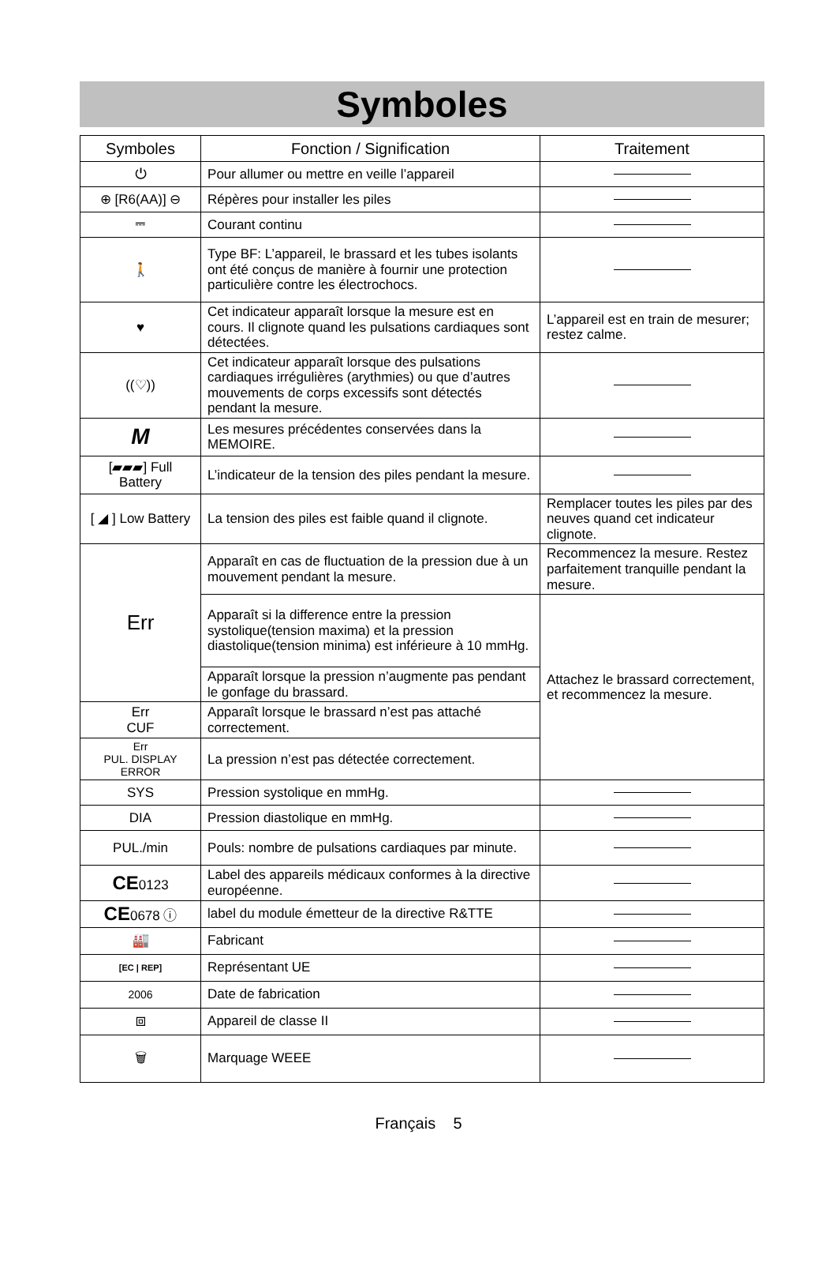Symboles
| Symboles | Fonction / Signification | Traitement |
| --- | --- | --- |
| ⏻ | Pour allumer ou mettre en veille l’appareil | |
| ⊕ [R6(AA)] ⊖ | Répères pour installer les piles | |
| ⎓ | Courant continu | |
| 🚶 | Type BF: L’appareil, le brassard et les tubes isolants ont été conçus de manière à fournir une protection particulière contre les électrochocs. | |
| ♥ | Cet indicateur apparaît lorsque la mesure est en cours. Il clignote quand les pulsations cardiaques sont détectées. | L’appareil est en train de mesurer; restez calme. |
| ((♡)) | Cet indicateur apparaît lorsque des pulsations cardiaques irrégulières (arythmies) ou que d’autres mouvements de corps excessifs sont détectés pendant la mesure. | |
| M | Les mesures précédentes conservées dans la MEMOIRE. | |
| [▰▰▰] Full Battery | L’indicateur de la tension des piles pendant la mesure. | |
| [ ◢ ] Low Battery | La tension des piles est faible quand il clignote. | Remplacer toutes les piles par des neuves quand cet indicateur clignote. |
| Err | Apparaît en cas de fluctuation de la pression due à un mouvement pendant la mesure. | Recommencez la mesure. Restez parfaitement tranquille pendant la mesure. |
| | Apparaît si la difference entre la pression systolique(tension maxima) et la pression diastolique(tension minima) est inférieure à 10 mmHg. | Attachez le brassard correctement, et recommencez la mesure. |
| | Apparaît lorsque la pression n’augmente pas pendant le gonfage du brassard. | |
| Err CUF | Apparaît lorsque le brassard n’est pas attaché correctement. | |
| Err PUL. DISPLAY ERROR | La pression n’est pas détectée correctement. | |
| SYS | Pression systolique en mmHg. | |
| DIA | Pression diastolique en mmHg. | |
| PUL./min | Pouls: nombre de pulsations cardiaques par minute. | |
| CE 0123 | Label des appareils médicaux conformes à la directive européenne. | |
| CE 0678 ⓘ | label du module émetteur de la directive R&TTE | |
| 🏭 | Fabricant | |
| [EC / REP] | Représentant UE | |
| 2006 | Date de fabrication | |
| ⧈ | Appareil de classe II | |
| 🗑 | Marquage WEEE | |
Français 5